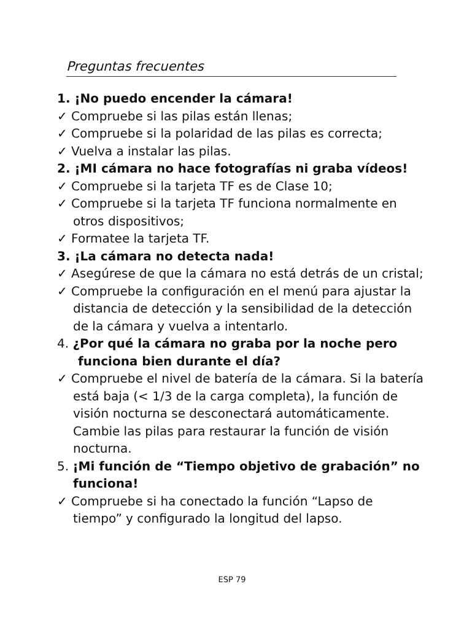Preguntas frecuentes
1. ¡No puedo encender la cámara!
✓ Compruebe si las pilas están llenas;
✓ Compruebe si la polaridad de las pilas es correcta;
✓ Vuelva a instalar las pilas.
2. ¡MI cámara no hace fotografías ni graba vídeos!
✓ Compruebe si la tarjeta TF es de Clase 10;
✓ Compruebe si la tarjeta TF funciona normalmente en otros dispositivos;
✓ Formatee la tarjeta TF.
3. ¡La cámara no detecta nada!
✓ Asegúrese de que la cámara no está detrás de un cristal;
✓ Compruebe la configuración en el menú para ajustar la distancia de detección y la sensibilidad de la detección de la cámara y vuelva a intentarlo.
4. ¿Por qué la cámara no graba por la noche pero funciona bien durante el día?
✓ Compruebe el nivel de batería de la cámara. Si la batería está baja (< 1/3 de la carga completa), la función de visión nocturna se desconectará automáticamente. Cambie las pilas para restaurar la función de visión nocturna.
5. ¡Mi función de “Tiempo objetivo de grabación” no funciona!
✓ Compruebe si ha conectado la función “Lapso de tiempo” y configurado la longitud del lapso.
ESP 79